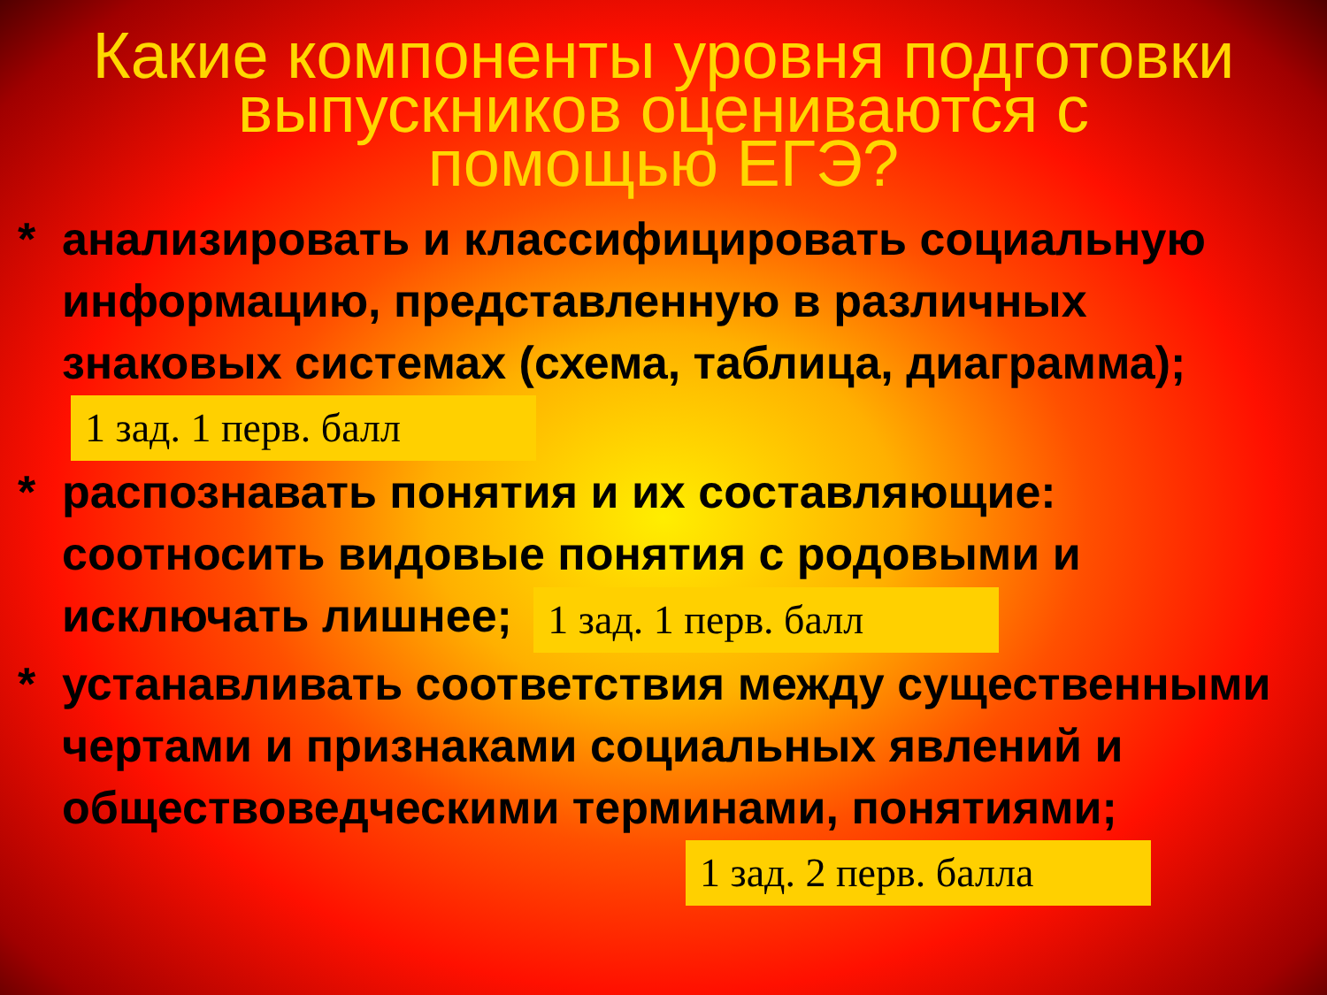Какие компоненты уровня подготовки
выпускников оцениваются с
помощью ЕГЭ?
* анализировать и классифицировать социальную информацию, представленную в различных знаковых системах (схема, таблица, диаграмма); 1 зад. 1 перв. балл
* распознавать понятия и их составляющие: соотносить видовые понятия с родовыми и исключать лишнее; 1 зад. 1 перв. балл
* устанавливать соответствия между существенными чертами и признаками социальных явлений и обществоведческими терминами, понятиями;
1 зад. 2 перв. балла